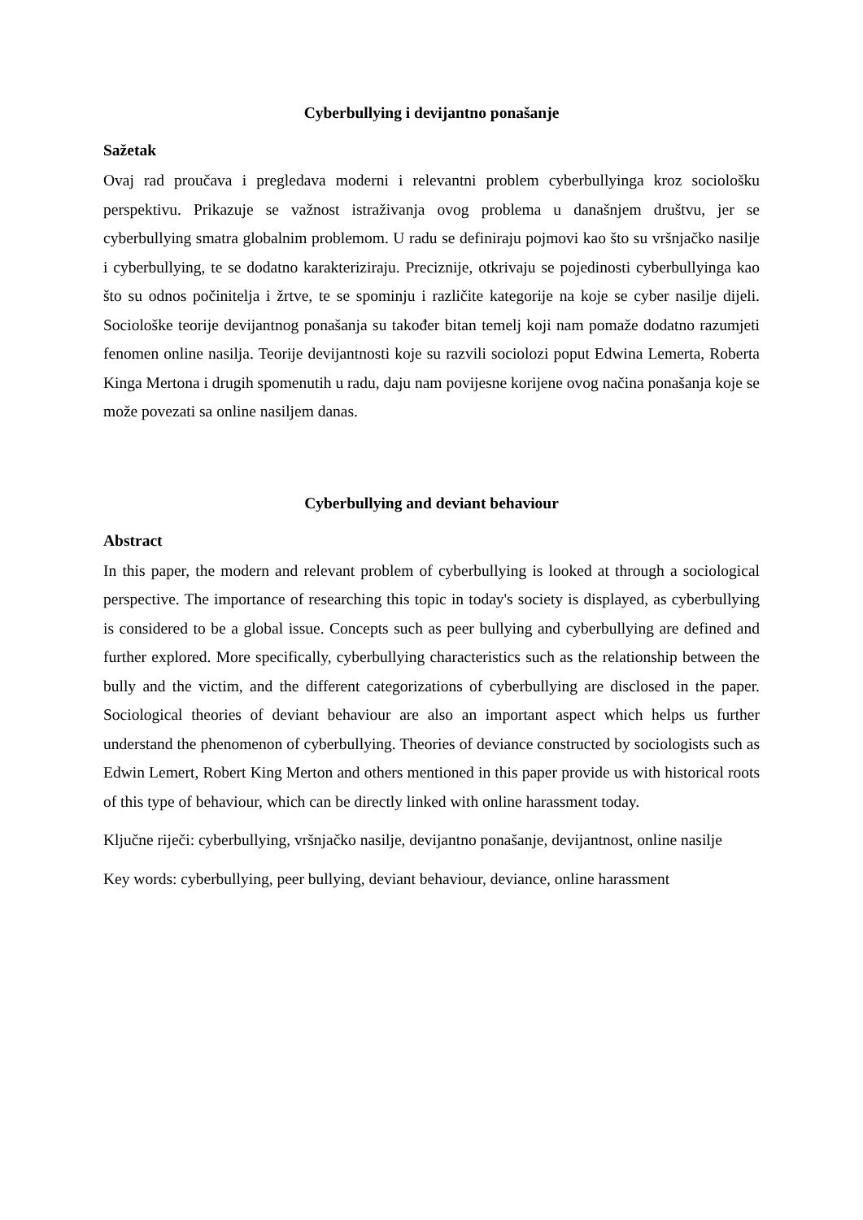Cyberbullying i devijantno ponašanje
Sažetak
Ovaj rad proučava i pregledava moderni i relevantni problem cyberbullyinga kroz sociološku perspektivu. Prikazuje se važnost istraživanja ovog problema u današnjem društvu, jer se cyberbullying smatra globalnim problemom. U radu se definiraju pojmovi kao što su vršnjačko nasilje i cyberbullying, te se dodatno karakteriziraju. Preciznije, otkrivaju se pojedinosti cyberbullyinga kao što su odnos počinitelja i žrtve, te se spominju i različite kategorije na koje se cyber nasilje dijeli. Sociološke teorije devijantnog ponašanja su također bitan temelj koji nam pomaže dodatno razumjeti fenomen online nasilja. Teorije devijantnosti koje su razvili sociolozi poput Edwina Lemerta, Roberta Kinga Mertona i drugih spomenutih u radu, daju nam povijesne korijene ovog načina ponašanja koje se može povezati sa online nasiljem danas.
Cyberbullying and deviant behaviour
Abstract
In this paper, the modern and relevant problem of cyberbullying is looked at through a sociological perspective. The importance of researching this topic in today's society is displayed, as cyberbullying is considered to be a global issue. Concepts such as peer bullying and cyberbullying are defined and further explored. More specifically, cyberbullying characteristics such as the relationship between the bully and the victim, and the different categorizations of cyberbullying are disclosed in the paper. Sociological theories of deviant behaviour are also an important aspect which helps us further understand the phenomenon of cyberbullying. Theories of deviance constructed by sociologists such as Edwin Lemert, Robert King Merton and others mentioned in this paper provide us with historical roots of this type of behaviour, which can be directly linked with online harassment today.
Ključne riječi: cyberbullying, vršnjačko nasilje, devijantno ponašanje, devijantnost, online nasilje
Key words: cyberbullying, peer bullying, deviant behaviour, deviance, online harassment